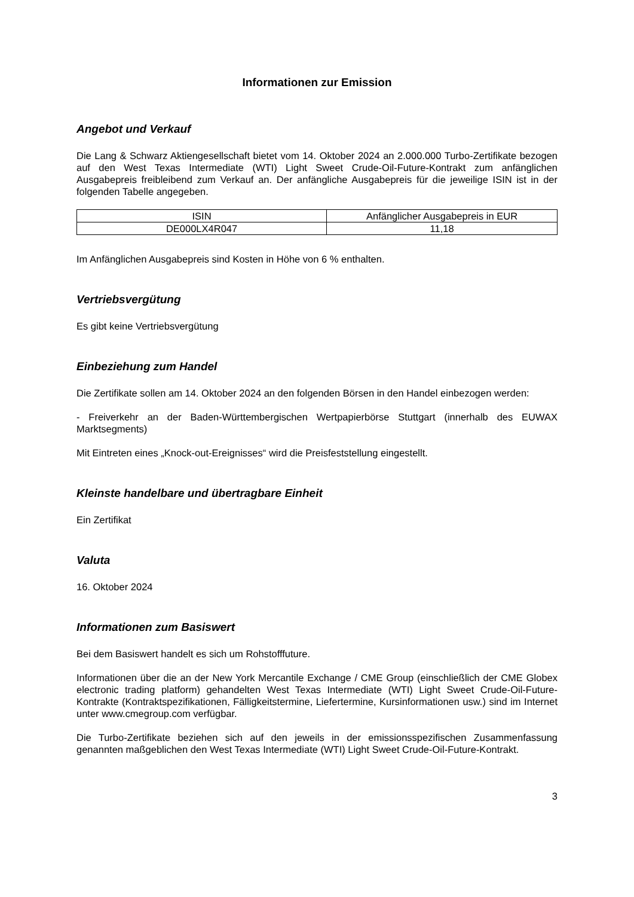Informationen zur Emission
Angebot und Verkauf
Die Lang & Schwarz Aktiengesellschaft bietet vom 14. Oktober 2024 an 2.000.000 Turbo-Zertifikate bezogen auf den West Texas Intermediate (WTI) Light Sweet Crude-Oil-Future-Kontrakt zum anfänglichen Ausgabepreis freibleibend zum Verkauf an. Der anfängliche Ausgabepreis für die jeweilige ISIN ist in der folgenden Tabelle angegeben.
| ISIN | Anfänglicher Ausgabepreis in EUR |
| --- | --- |
| DE000LX4R047 | 11,18 |
Im Anfänglichen Ausgabepreis sind Kosten in Höhe von 6 % enthalten.
Vertriebsvergütung
Es gibt keine Vertriebsvergütung
Einbeziehung zum Handel
Die Zertifikate sollen am 14. Oktober 2024 an den folgenden Börsen in den Handel einbezogen werden:
- Freiverkehr an der Baden-Württembergischen Wertpapierbörse Stuttgart (innerhalb des EUWAX Marktsegments)
Mit Eintreten eines „Knock-out-Ereignisses“ wird die Preisfeststellung eingestellt.
Kleinste handelbare und übertragbare Einheit
Ein Zertifikat
Valuta
16. Oktober 2024
Informationen zum Basiswert
Bei dem Basiswert handelt es sich um Rohstofffuture.
Informationen über die an der New York Mercantile Exchange / CME Group (einschließlich der CME Globex electronic trading platform) gehandelten West Texas Intermediate (WTI) Light Sweet Crude-Oil-Future-Kontrakte (Kontraktspezifikationen, Fälligkeitstermine, Liefertermine, Kursinformationen usw.) sind im Internet unter www.cmegroup.com verfügbar.
Die Turbo-Zertifikate beziehen sich auf den jeweils in der emissionsspezifischen Zusammenfassung genannten maßgeblichen den West Texas Intermediate (WTI) Light Sweet Crude-Oil-Future-Kontrakt.
3